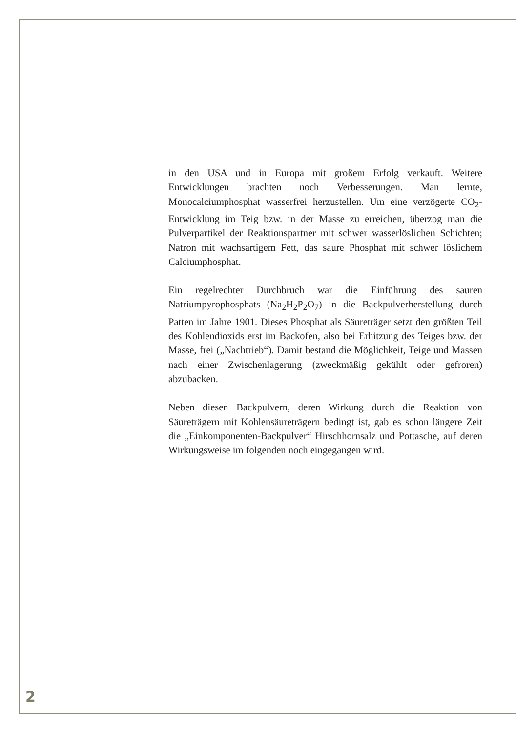in den USA und in Europa mit großem Erfolg verkauft. Weitere Entwicklungen brachten noch Verbesserungen. Man lernte, Monocalciumphosphat wasserfrei herzustellen. Um eine verzögerte CO<sub>2</sub>-Entwicklung im Teig bzw. in der Masse zu erreichen, überzog man die Pulverpartikel der Reaktionspartner mit schwer wasserlöslichen Schichten; Natron mit wachsartigem Fett, das saure Phosphat mit schwer löslichem Calciumphosphat.
Ein regelrechter Durchbruch war die Einführung des sauren Natriumpyrophosphats (Na<sub>2</sub>H<sub>2</sub>P<sub>2</sub>O<sub>7</sub>) in die Backpulverherstellung durch Patten im Jahre 1901. Dieses Phosphat als Säureträger setzt den größten Teil des Kohlendioxids erst im Backofen, also bei Erhitzung des Teiges bzw. der Masse, frei („Nachtrieb“). Damit bestand die Möglichkeit, Teige und Massen nach einer Zwischenlagerung (zweckmäßig gekühlt oder gefroren) abzubacken.
Neben diesen Backpulvern, deren Wirkung durch die Reaktion von Säureträgern mit Kohlensäureträgern bedingt ist, gab es schon längere Zeit die „Einkomponenten-Backpulver“ Hirschhornsalz und Pottasche, auf deren Wirkungsweise im folgenden noch eingegangen wird.
2